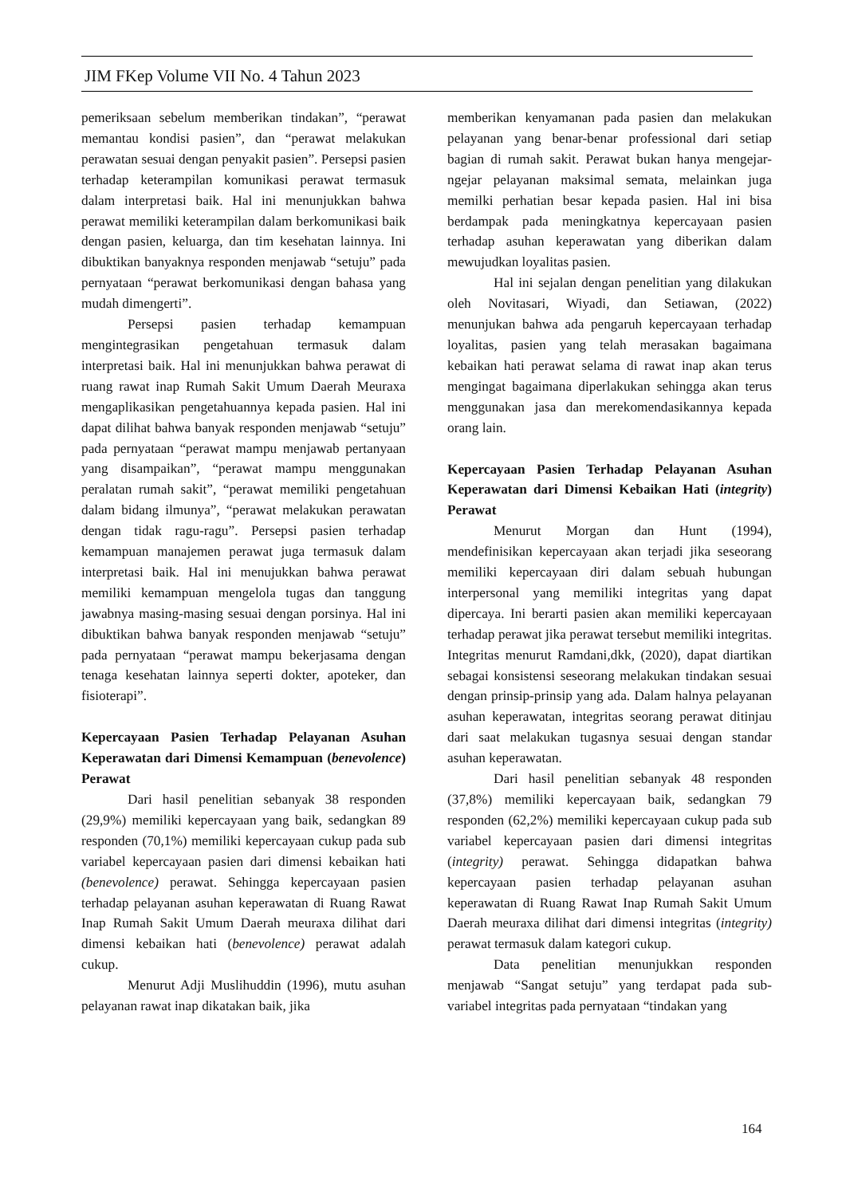JIM FKep Volume VII No. 4 Tahun 2023
pemeriksaan sebelum memberikan tindakan”, “perawat memantau kondisi pasien”, dan “perawat melakukan perawatan sesuai dengan penyakit pasien”. Persepsi pasien terhadap keterampilan komunikasi perawat termasuk dalam interpretasi baik. Hal ini menunjukkan bahwa perawat memiliki keterampilan dalam berkomunikasi baik dengan pasien, keluarga, dan tim kesehatan lainnya. Ini dibuktikan banyaknya responden menjawab “setuju” pada pernyataan “perawat berkomunikasi dengan bahasa yang mudah dimengerti”.
Persepsi pasien terhadap kemampuan mengintegrasikan pengetahuan termasuk dalam interpretasi baik. Hal ini menunjukkan bahwa perawat di ruang rawat inap Rumah Sakit Umum Daerah Meuraxa mengaplikasikan pengetahuannya kepada pasien. Hal ini dapat dilihat bahwa banyak responden menjawab “setuju” pada pernyataan “perawat mampu menjawab pertanyaan yang disampaikan”, “perawat mampu menggunakan peralatan rumah sakit”, “perawat memiliki pengetahuan dalam bidang ilmunya”, “perawat melakukan perawatan dengan tidak ragu-ragu”. Persepsi pasien terhadap kemampuan manajemen perawat juga termasuk dalam interpretasi baik. Hal ini menujukkan bahwa perawat memiliki kemampuan mengelola tugas dan tanggung jawabnya masing-masing sesuai dengan porsinya. Hal ini dibuktikan bahwa banyak responden menjawab “setuju” pada pernyataan “perawat mampu bekerjasama dengan tenaga kesehatan lainnya seperti dokter, apoteker, dan fisioterapi”.
Kepercayaan Pasien Terhadap Pelayanan Asuhan Keperawatan dari Dimensi Kemampuan (benevolence) Perawat
Dari hasil penelitian sebanyak 38 responden (29,9%) memiliki kepercayaan yang baik, sedangkan 89 responden (70,1%) memiliki kepercayaan cukup pada sub variabel kepercayaan pasien dari dimensi kebaikan hati (benevolence) perawat. Sehingga kepercayaan pasien terhadap pelayanan asuhan keperawatan di Ruang Rawat Inap Rumah Sakit Umum Daerah meuraxa dilihat dari dimensi kebaikan hati (benevolence) perawat adalah cukup.
Menurut Adji Muslihuddin (1996), mutu asuhan pelayanan rawat inap dikatakan baik, jika
memberikan kenyamanan pada pasien dan melakukan pelayanan yang benar-benar professional dari setiap bagian di rumah sakit. Perawat bukan hanya mengejar-ngejar pelayanan maksimal semata, melainkan juga memilki perhatian besar kepada pasien. Hal ini bisa berdampak pada meningkatnya kepercayaan pasien terhadap asuhan keperawatan yang diberikan dalam mewujudkan loyalitas pasien.
Hal ini sejalan dengan penelitian yang dilakukan oleh Novitasari, Wiyadi, dan Setiawan, (2022) menunjukan bahwa ada pengaruh kepercayaan terhadap loyalitas, pasien yang telah merasakan bagaimana kebaikan hati perawat selama di rawat inap akan terus mengingat bagaimana diperlakukan sehingga akan terus menggunakan jasa dan merekomendasikannya kepada orang lain.
Kepercayaan Pasien Terhadap Pelayanan Asuhan Keperawatan dari Dimensi Kebaikan Hati (integrity) Perawat
Menurut Morgan dan Hunt (1994), mendefinisikan kepercayaan akan terjadi jika seseorang memiliki kepercayaan diri dalam sebuah hubungan interpersonal yang memiliki integritas yang dapat dipercaya. Ini berarti pasien akan memiliki kepercayaan terhadap perawat jika perawat tersebut memiliki integritas. Integritas menurut Ramdani,dkk, (2020), dapat diartikan sebagai konsistensi seseorang melakukan tindakan sesuai dengan prinsip-prinsip yang ada. Dalam halnya pelayanan asuhan keperawatan, integritas seorang perawat ditinjau dari saat melakukan tugasnya sesuai dengan standar asuhan keperawatan.
Dari hasil penelitian sebanyak 48 responden (37,8%) memiliki kepercayaan baik, sedangkan 79 responden (62,2%) memiliki kepercayaan cukup pada sub variabel kepercayaan pasien dari dimensi integritas (integrity) perawat. Sehingga didapatkan bahwa kepercayaan pasien terhadap pelayanan asuhan keperawatan di Ruang Rawat Inap Rumah Sakit Umum Daerah meuraxa dilihat dari dimensi integritas (integrity) perawat termasuk dalam kategori cukup.
Data penelitian menunjukkan responden menjawab “Sangat setuju” yang terdapat pada sub-variabel integritas pada pernyataan “tindakan yang
164